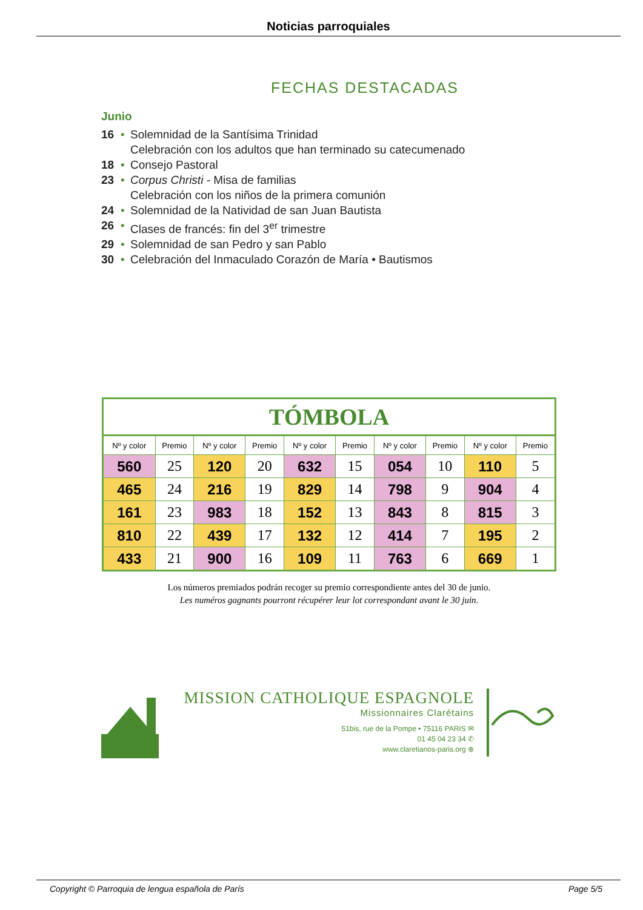Noticias parroquiales
FECHAS DESTACADAS
Junio
16 • Solemnidad de la Santísima Trinidad
Celebración con los adultos que han terminado su catecumenado
18 • Consejo Pastoral
23 • Corpus Christi - Misa de familias
Celebración con los niños de la primera comunión
24 • Solemnidad de la Natividad de san Juan Bautista
26 • Clases de francés: fin del 3<sup>er</sup> trimestre
29 • Solemnidad de san Pedro y san Pablo
30 • Celebración del Inmaculado Corazón de María • Bautismos
| TÓMBOLA | | | | | | | | | |
| --- | --- | --- | --- | --- | --- | --- | --- | --- | --- |
| Nº y color | Premio | Nº y color | Premio | Nº y color | Premio | Nº y color | Premio | Nº y color | Premio |
| 560 | 25 | 120 | 20 | 632 | 15 | 054 | 10 | 110 | 5 |
| 465 | 24 | 216 | 19 | 829 | 14 | 798 | 9 | 904 | 4 |
| 161 | 23 | 983 | 18 | 152 | 13 | 843 | 8 | 815 | 3 |
| 810 | 22 | 439 | 17 | 132 | 12 | 414 | 7 | 195 | 2 |
| 433 | 21 | 900 | 16 | 109 | 11 | 763 | 6 | 669 | 1 |
Los números premiados podrán recoger su premio correspondiente antes del 30 de junio.
Les numéros gagnants pourront récupérer leur lot correspondant avant le 30 juin.
MISSION CATHOLIQUE ESPAGNOLE
Missionnaires Clarétains
51bis, rue de la Pompe • 75116 PARIS ✉
01 45 04 23 34 ✆
www.claretianos-paris.org ⊕
Copyright © Parroquia de lengua española de París Page 5/5